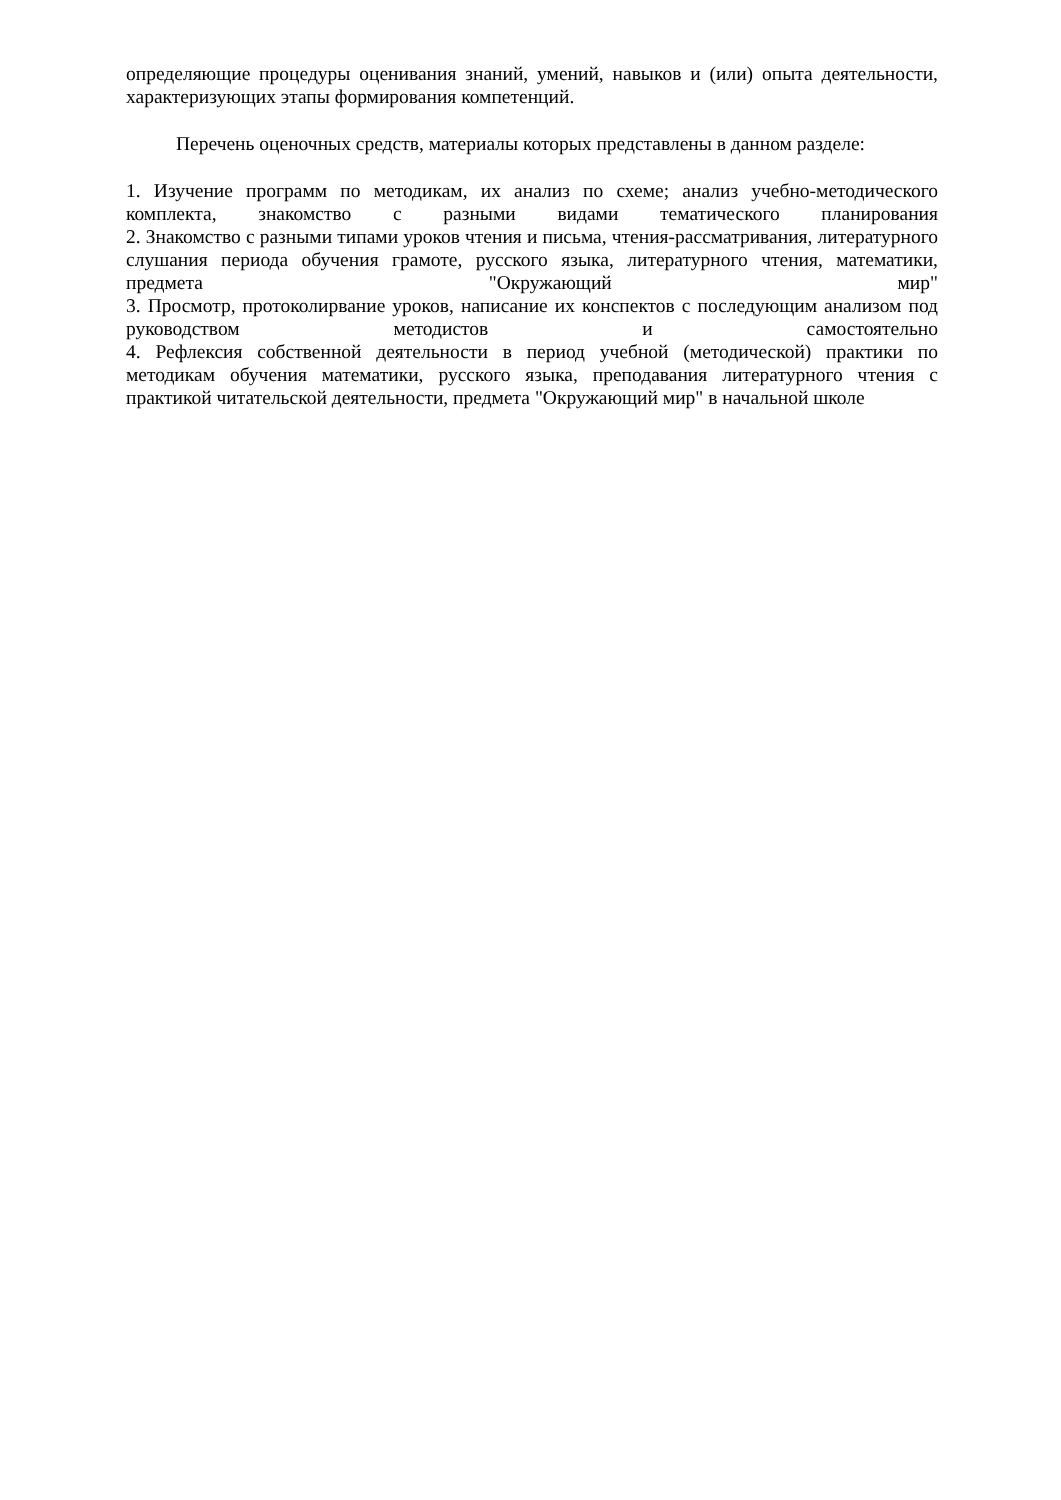определяющие процедуры оценивания знаний, умений, навыков и (или) опыта деятельности, характеризующих этапы формирования компетенций.
Перечень оценочных средств, материалы которых представлены в данном разделе:
1. Изучение программ по методикам, их анализ по схеме; анализ учебно-методического комплекта, знакомство с разными видами тематического планирования
2. Знакомство с разными типами уроков чтения и письма, чтения-рассматривания, литературного слушания периода обучения грамоте, русского языка, литературного чтения, математики, предмета "Окружающий мир"
3. Просмотр, протоколирвание уроков, написание их конспектов с последующим анализом под руководством методистов и самостоятельно
4. Рефлексия собственной деятельности в период учебной (методической) практики по методикам обучения математики, русского языка, преподавания литературного чтения с практикой читательской деятельности, предмета "Окружающий мир" в начальной школе